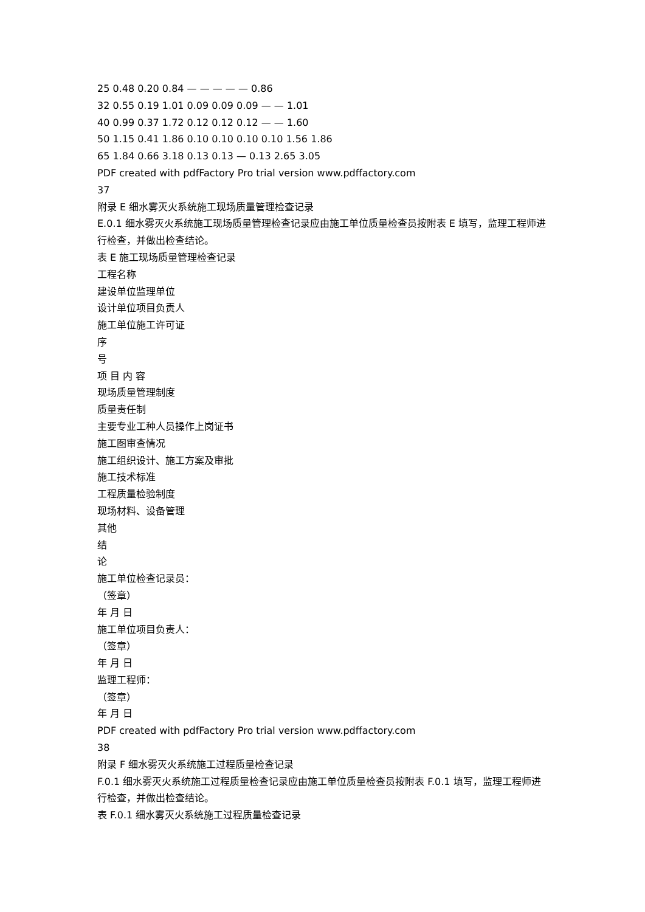25 0.48 0.20 0.84 — — — — — 0.86
32 0.55 0.19 1.01 0.09 0.09 0.09 — — 1.01
40 0.99 0.37 1.72 0.12 0.12 0.12 — — 1.60
50 1.15 0.41 1.86 0.10 0.10 0.10 0.10 1.56 1.86
65 1.84 0.66 3.18 0.13 0.13 — 0.13 2.65 3.05
PDF created with pdfFactory Pro trial version www.pdffactory.com
37
附录 E 细水雾灭火系统施工现场质量管理检查记录
E.0.1 细水雾灭火系统施工现场质量管理检查记录应由施工单位质量检查员按附表 E 填写，监理工程师进行检查，并做出检查结论。
表 E 施工现场质量管理检查记录
工程名称
建设单位监理单位
设计单位项目负责人
施工单位施工许可证
序
号
项 目 内 容
现场质量管理制度
质量责任制
主要专业工种人员操作上岗证书
施工图审查情况
施工组织设计、施工方案及审批
施工技术标准
工程质量检验制度
现场材料、设备管理
其他
结
论
施工单位检查记录员：
（签章）
年 月 日
施工单位项目负责人：
（签章）
年 月 日
监理工程师：
（签章）
年 月 日
PDF created with pdfFactory Pro trial version www.pdffactory.com
38
附录 F 细水雾灭火系统施工过程质量检查记录
F.0.1 细水雾灭火系统施工过程质量检查记录应由施工单位质量检查员按附表 F.0.1 填写，监理工程师进行检查，并做出检查结论。
表 F.0.1 细水雾灭火系统施工过程质量检查记录